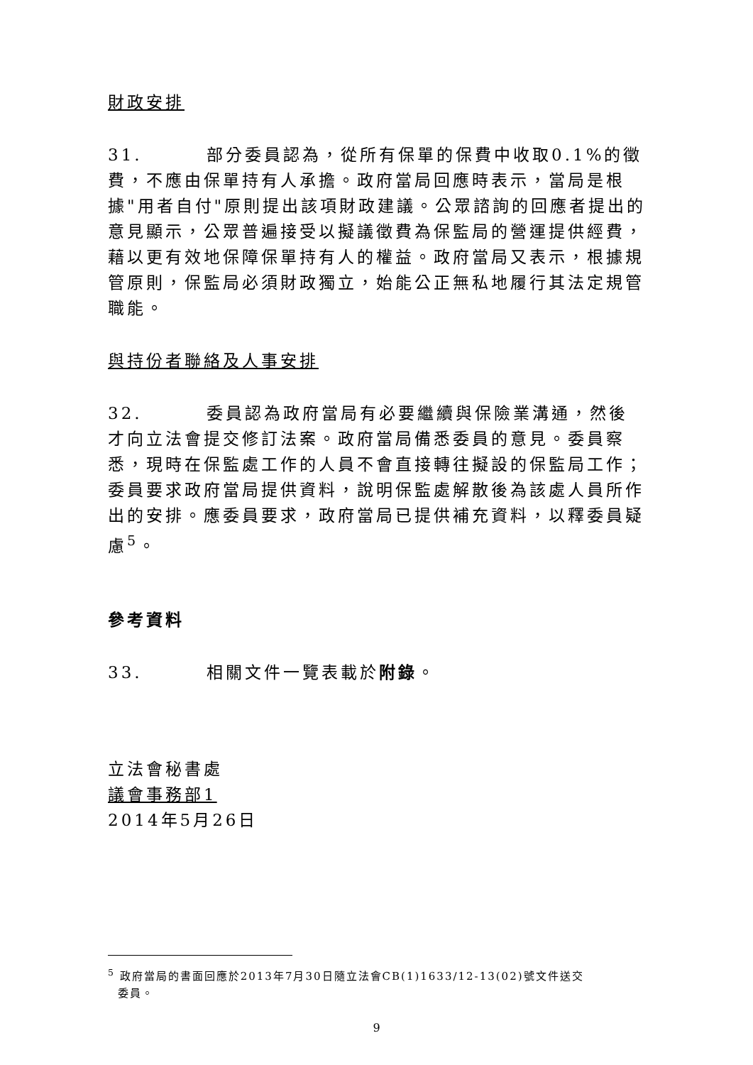財政安排
31. 部分委員認為，從所有保單的保費中收取0.1%的徵費，不應由保單持有人承擔。政府當局回應時表示，當局是根據"用者自付"原則提出該項財政建議。公眾諮詢的回應者提出的意見顯示，公眾普遍接受以擬議徵費為保監局的營運提供經費，藉以更有效地保障保單持有人的權益。政府當局又表示，根據規管原則，保監局必須財政獨立，始能公正無私地履行其法定規管職能。
與持份者聯絡及人事安排
32. 委員認為政府當局有必要繼續與保險業溝通，然後才向立法會提交修訂法案。政府當局備悉委員的意見。委員察悉，現時在保監處工作的人員不會直接轉往擬設的保監局工作；委員要求政府當局提供資料，說明保監處解散後為該處人員所作出的安排。應委員要求，政府當局已提供補充資料，以釋委員疑慮<sup>5</sup>。
參考資料
33. 相關文件一覽表載於附錄。
立法會秘書處
議會事務部1
2014年5月26日
<sup>5</sup> 政府當局的書面回應於2013年7月30日隨立法會CB(1)1633/12-13(02)號文件送交
委員。
9